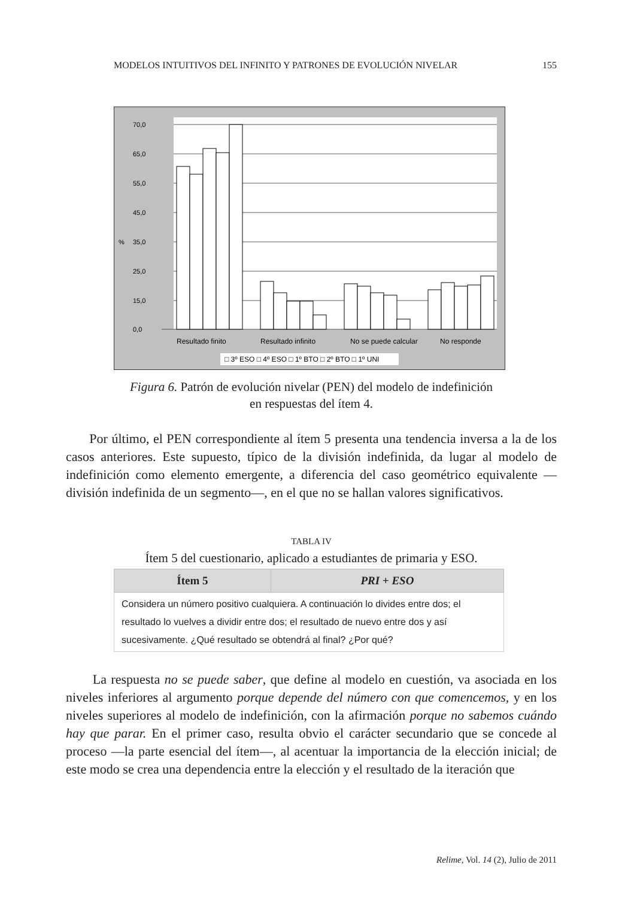MODELOS INTUITIVOS DEL INFINITO Y PATRONES DE EVOLUCIÓN NIVELAR 155
70,0
65,0
55,0
45,0
%
35,0
25,0
15,0
0,0
Resultado finito
Resultado infinito
No se puede calcular
No responde
□ 3º ESO □ 4º ESO □ 1º BTO □ 2º BTO □ 1º UNI
Figura 6. Patrón de evolución nivelar (PEN) del modelo de indefinición
en respuestas del ítem 4.
Por último, el PEN correspondiente al ítem 5 presenta una tendencia inversa a la de los casos anteriores. Este supuesto, típico de la división indefinida, da lugar al modelo de indefinición como elemento emergente, a diferencia del caso geométrico equivalente —división indefinida de un segmento—, en el que no se hallan valores significativos.
TABLA IV
Ítem 5 del cuestionario, aplicado a estudiantes de primaria y ESO.
| Ítem 5 | PRI + ESO |
| --- | --- |
| Considera un número positivo cualquiera. A continuación lo divides entre dos; el resultado lo vuelves a dividir entre dos; el resultado de nuevo entre dos y así sucesivamente. ¿Qué resultado se obtendrá al final? ¿Por qué? | |
La respuesta no se puede saber, que define al modelo en cuestión, va asociada en los niveles inferiores al argumento porque depende del número con que comencemos, y en los niveles superiores al modelo de indefinición, con la afirmación porque no sabemos cuándo hay que parar. En el primer caso, resulta obvio el carácter secundario que se concede al proceso —la parte esencial del ítem—, al acentuar la importancia de la elección inicial; de este modo se crea una dependencia entre la elección y el resultado de la iteración que
Relime, Vol. 14 (2), Julio de 2011